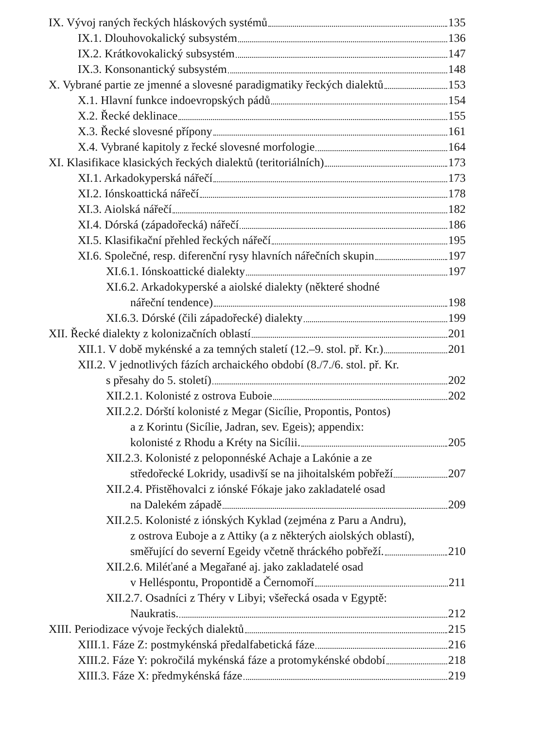IX. Vývoj raných řeckých hláskových systémů 135
IX.1. Dlouhovokalický subsystém 136
IX.2. Krátkovokalický subsystém 147
IX.3. Konsonantický subsystém 148
X. Vybrané partie ze jmenné a slovesné paradigmatiky řeckých dialektů 153
X.1. Hlavní funkce indoevropských pádů 154
X.2. Řecké deklinace 155
X.3. Řecké slovesné přípony 161
X.4. Vybrané kapitoly z řecké slovesné morfologie 164
XI. Klasifikace klasických řeckých dialektů (teritoriálních) 173
XI.1. Arkadokyperská nářečí 173
XI.2. Iónskoattická nářečí 178
XI.3. Aiolská nářečí 182
XI.4. Dórská (západořecká) nářečí 186
XI.5. Klasifikační přehled řeckých nářečí 195
XI.6. Společné, resp. diferenční rysy hlavních nářečních skupin 197
XI.6.1. Iónskoattické dialekty 197
XI.6.2. Arkadokyperské a aiolské dialekty (některé shodné
nářeční tendence) 198
XI.6.3. Dórské (čili západořecké) dialekty 199
XII. Řecké dialekty z kolonizačních oblastí 201
XII.1. V době mykénské a za temných staletí (12.–9. stol. př. Kr.) 201
XII.2. V jednotlivých fázích archaického období (8./7./6. stol. př. Kr.
s přesahy do 5. století) 202
XII.2.1. Kolonisté z ostrova Euboie 202
XII.2.2. Dórští kolonisté z Megar (Sicílie, Propontis, Pontos)
a z Korintu (Sicílie, Jadran, sev. Egeis); appendix:
kolonisté z Rhodu a Kréty na Sicílii. 205
XII.2.3. Kolonisté z peloponnéské Achaje a Lakónie a ze
středořecké Lokridy, usadivší se na jihoitalském pobřeží 207
XII.2.4. Přistěhovalci z iónské Fókaje jako zakladatelé osad
na Dalekém západě 209
XII.2.5. Kolonisté z iónských Kyklad (zejména z Paru a Andru),
z ostrova Euboje a z Attiky (a z některých aiolských oblastí),
směřující do severní Egeidy včetně thráckého pobřeží. 210
XII.2.6. Miléťané a Megařané aj. jako zakladatelé osad
v Helléspontu, Propontidě a Černomoří 211
XII.2.7. Osadníci z Théry v Libyi; všeřecká osada v Egyptě:
Naukratis. 212
XIII. Periodizace vývoje řeckých dialektů 215
XIII.1. Fáze Z: postmykénská předalfabetická fáze 216
XIII.2. Fáze Y: pokročilá mykénská fáze a protomykénské období 218
XIII.3. Fáze X: předmykénská fáze 219